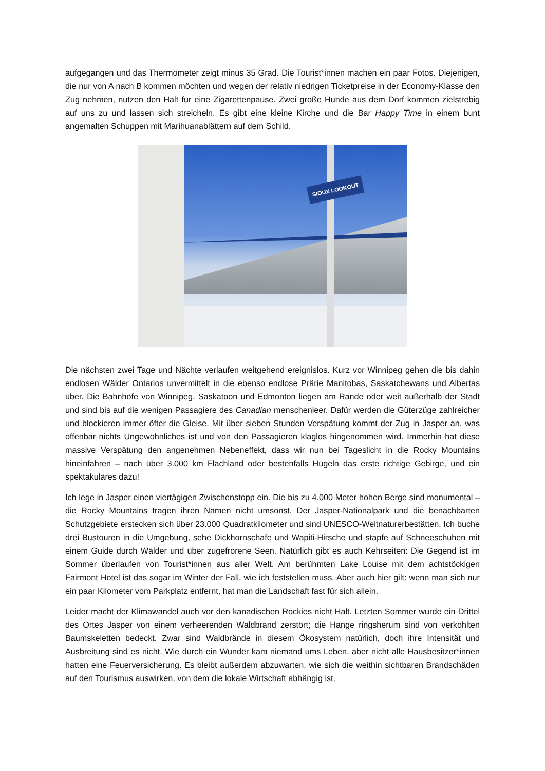aufgegangen und das Thermometer zeigt minus 35 Grad. Die Tourist*innen machen ein paar Fotos. Diejenigen, die nur von A nach B kommen möchten und wegen der relativ niedrigen Ticketpreise in der Economy-Klasse den Zug nehmen, nutzen den Halt für eine Zigarettenpause. Zwei große Hunde aus dem Dorf kommen zielstrebig auf uns zu und lassen sich streicheln. Es gibt eine kleine Kirche und die Bar Happy Time in einem bunt angemalten Schuppen mit Marihuanablättern auf dem Schild.
SIOUX LOOKOUT
Die nächsten zwei Tage und Nächte verlaufen weitgehend ereignislos. Kurz vor Winnipeg gehen die bis dahin endlosen Wälder Ontarios unvermittelt in die ebenso endlose Prärie Manitobas, Saskatchewans und Albertas über. Die Bahnhöfe von Winnipeg, Saskatoon und Edmonton liegen am Rande oder weit außerhalb der Stadt und sind bis auf die wenigen Passagiere des Canadian menschenleer. Dafür werden die Güterzüge zahlreicher und blockieren immer öfter die Gleise. Mit über sieben Stunden Verspätung kommt der Zug in Jasper an, was offenbar nichts Ungewöhnliches ist und von den Passagieren klaglos hingenommen wird. Immerhin hat diese massive Verspätung den angenehmen Nebeneffekt, dass wir nun bei Tageslicht in die Rocky Mountains hineinfahren – nach über 3.000 km Flachland oder bestenfalls Hügeln das erste richtige Gebirge, und ein spektakuläres dazu!
Ich lege in Jasper einen viertägigen Zwischenstopp ein. Die bis zu 4.000 Meter hohen Berge sind monumental – die Rocky Mountains tragen ihren Namen nicht umsonst. Der Jasper-Nationalpark und die benachbarten Schutzgebiete erstecken sich über 23.000 Quadratkilometer und sind UNESCO-Weltnaturerbestätten. Ich buche drei Bustouren in die Umgebung, sehe Dickhornschafe und Wapiti-Hirsche und stapfe auf Schneeschuhen mit einem Guide durch Wälder und über zugefrorene Seen. Natürlich gibt es auch Kehrseiten: Die Gegend ist im Sommer überlaufen von Tourist*innen aus aller Welt. Am berühmten Lake Louise mit dem achtstöckigen Fairmont Hotel ist das sogar im Winter der Fall, wie ich feststellen muss. Aber auch hier gilt: wenn man sich nur ein paar Kilometer vom Parkplatz entfernt, hat man die Landschaft fast für sich allein.
Leider macht der Klimawandel auch vor den kanadischen Rockies nicht Halt. Letzten Sommer wurde ein Drittel des Ortes Jasper von einem verheerenden Waldbrand zerstört; die Hänge ringsherum sind von verkohlten Baumskeletten bedeckt. Zwar sind Waldbrände in diesem Ökosystem natürlich, doch ihre Intensität und Ausbreitung sind es nicht. Wie durch ein Wunder kam niemand ums Leben, aber nicht alle Hausbesitzer*innen hatten eine Feuerversicherung. Es bleibt außerdem abzuwarten, wie sich die weithin sichtbaren Brandschäden auf den Tourismus auswirken, von dem die lokale Wirtschaft abhängig ist.